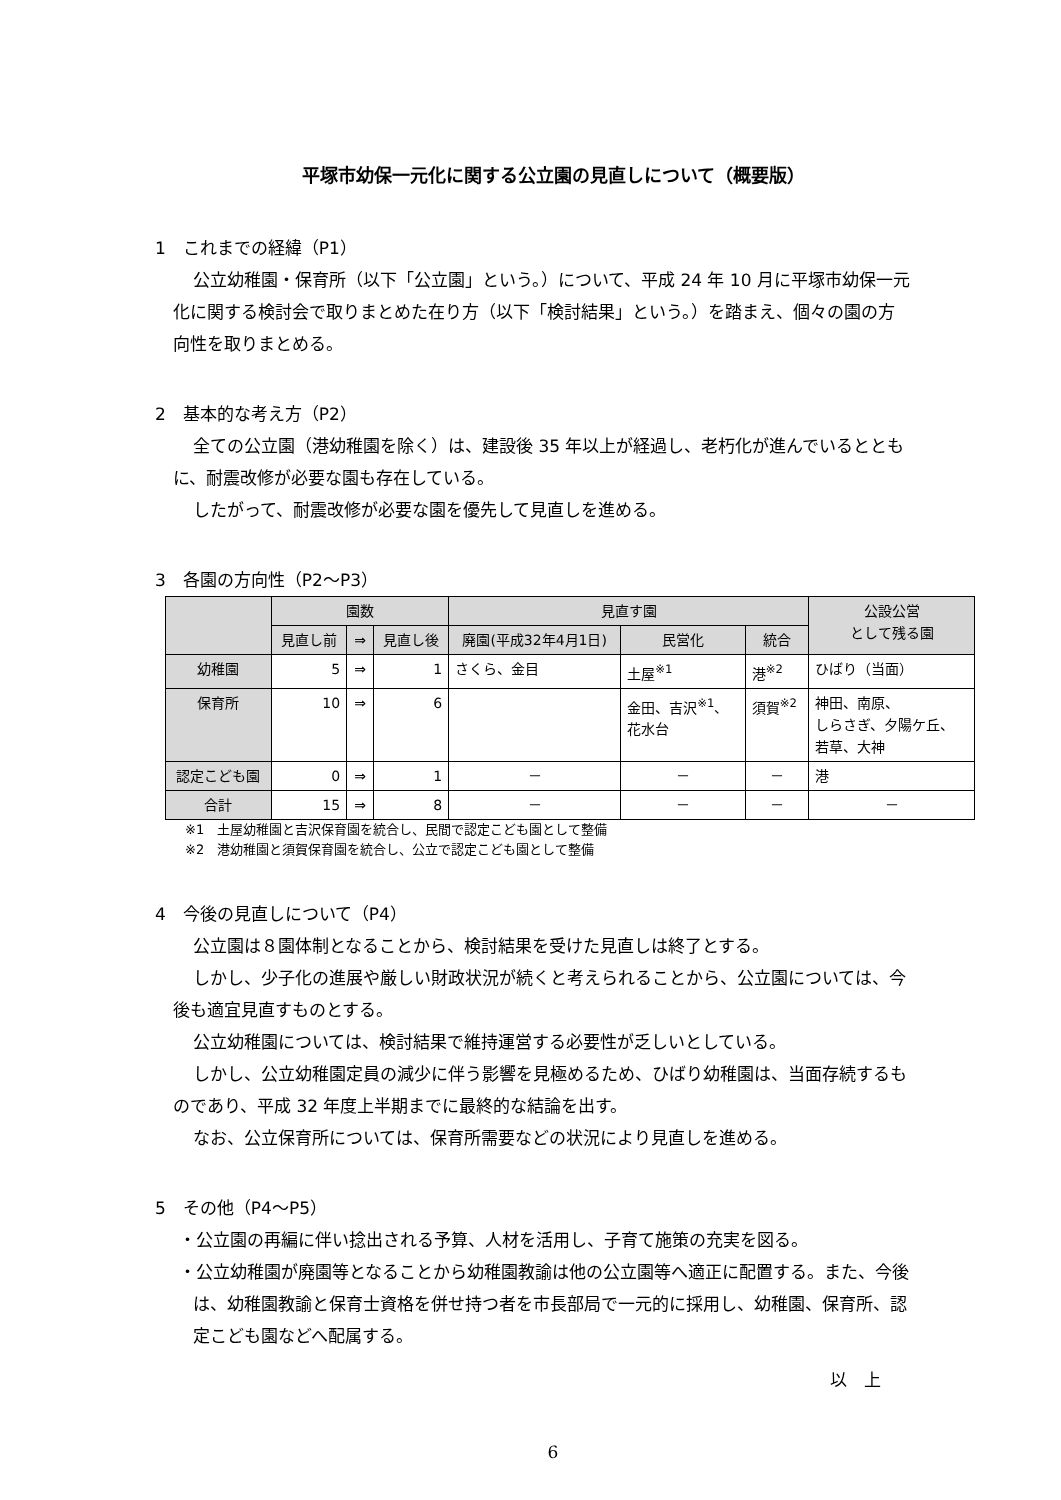平塚市幼保一元化に関する公立園の見直しについて（概要版）
1　これまでの経緯（P1）
公立幼稚園・保育所（以下「公立園」という。）について、平成 24 年 10 月に平塚市幼保一元化に関する検討会で取りまとめた在り方（以下「検討結果」という。）を踏まえ、個々の園の方向性を取りまとめる。
2　基本的な考え方（P2）
全ての公立園（港幼稚園を除く）は、建設後 35 年以上が経過し、老朽化が進んでいるとともに、耐震改修が必要な園も存在している。
したがって、耐震改修が必要な園を優先して見直しを進める。
3　各園の方向性（P2～P3）
| | 園数 | | | 見直す園 | | | 公設公営 として残る園 |
| --- | --- | --- | --- | --- | --- | --- | --- |
| | 見直し前 | ⇒ | 見直し後 | 廃園(平成32年4月1日) | 民営化 | 統合 | |
| 幼稚園 | 5 | ⇒ | 1 | さくら、金目 | 土屋<sup>※1</sup> | 港<sup>※2</sup> | ひばり（当面） |
| 保育所 | 10 | ⇒ | 6 | | 金田、吉沢<sup>※1</sup>、 花水台 | 須賀<sup>※2</sup> | 神田、南原、 しらさぎ、夕陽ケ丘、 若草、大神 |
| 認定こども園 | 0 | ⇒ | 1 | － | － | － | 港 |
| 合計 | 15 | ⇒ | 8 | － | － | － | － |
※1　土屋幼稚園と吉沢保育園を統合し、民間で認定こども園として整備
※2　港幼稚園と須賀保育園を統合し、公立で認定こども園として整備
4　今後の見直しについて（P4）
公立園は８園体制となることから、検討結果を受けた見直しは終了とする。
しかし、少子化の進展や厳しい財政状況が続くと考えられることから、公立園については、今後も適宜見直すものとする。
公立幼稚園については、検討結果で維持運営する必要性が乏しいとしている。
しかし、公立幼稚園定員の減少に伴う影響を見極めるため、ひばり幼稚園は、当面存続するものであり、平成 32 年度上半期までに最終的な結論を出す。
なお、公立保育所については、保育所需要などの状況により見直しを進める。
5　その他（P4～P5）
・公立園の再編に伴い捻出される予算、人材を活用し、子育て施策の充実を図る。
・公立幼稚園が廃園等となることから幼稚園教諭は他の公立園等へ適正に配置する。また、今後は、幼稚園教諭と保育士資格を併せ持つ者を市長部局で一元的に採用し、幼稚園、保育所、認定こども園などへ配属する。
以　上
6